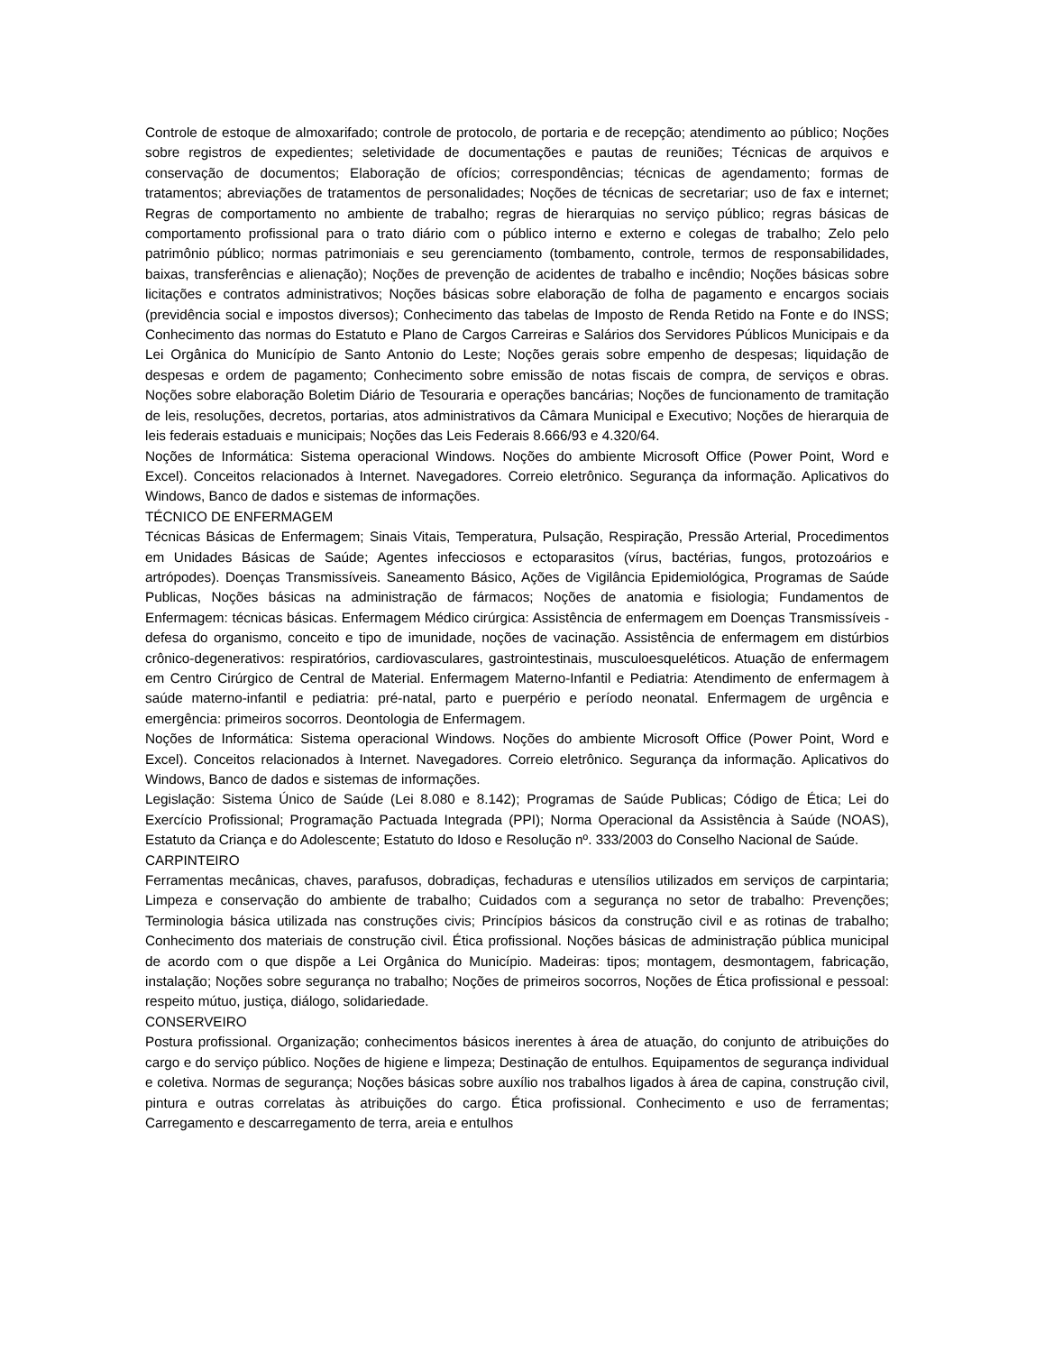Controle de estoque de almoxarifado; controle de protocolo, de portaria e de recepção; atendimento ao público; Noções sobre registros de expedientes; seletividade de documentações e pautas de reuniões; Técnicas de arquivos e conservação de documentos; Elaboração de ofícios; correspondências; técnicas de agendamento; formas de tratamentos; abreviações de tratamentos de personalidades; Noções de técnicas de secretariar; uso de fax e internet; Regras de comportamento no ambiente de trabalho; regras de hierarquias no serviço público; regras básicas de comportamento profissional para o trato diário com o público interno e externo e colegas de trabalho; Zelo pelo patrimônio público; normas patrimoniais e seu gerenciamento (tombamento, controle, termos de responsabilidades, baixas, transferências e alienação); Noções de prevenção de acidentes de trabalho e incêndio; Noções básicas sobre licitações e contratos administrativos; Noções básicas sobre elaboração de folha de pagamento e encargos sociais (previdência social e impostos diversos); Conhecimento das tabelas de Imposto de Renda Retido na Fonte e do INSS; Conhecimento das normas do Estatuto e Plano de Cargos Carreiras e Salários dos Servidores Públicos Municipais e da Lei Orgânica do Município de Santo Antonio do Leste; Noções gerais sobre empenho de despesas; liquidação de despesas e ordem de pagamento; Conhecimento sobre emissão de notas fiscais de compra, de serviços e obras. Noções sobre elaboração Boletim Diário de Tesouraria e operações bancárias; Noções de funcionamento de tramitação de leis, resoluções, decretos, portarias, atos administrativos da Câmara Municipal e Executivo; Noções de hierarquia de leis federais estaduais e municipais; Noções das Leis Federais 8.666/93 e 4.320/64.
Noções de Informática: Sistema operacional Windows. Noções do ambiente Microsoft Office (Power Point, Word e Excel). Conceitos relacionados à Internet. Navegadores. Correio eletrônico. Segurança da informação. Aplicativos do Windows, Banco de dados e sistemas de informações.
TÉCNICO DE ENFERMAGEM
Técnicas Básicas de Enfermagem; Sinais Vitais, Temperatura, Pulsação, Respiração, Pressão Arterial, Procedimentos em Unidades Básicas de Saúde; Agentes infecciosos e ectoparasitos (vírus, bactérias, fungos, protozoários e artrópodes). Doenças Transmissíveis. Saneamento Básico, Ações de Vigilância Epidemiológica, Programas de Saúde Publicas, Noções básicas na administração de fármacos; Noções de anatomia e fisiologia; Fundamentos de Enfermagem: técnicas básicas. Enfermagem Médico cirúrgica: Assistência de enfermagem em Doenças Transmissíveis - defesa do organismo, conceito e tipo de imunidade, noções de vacinação. Assistência de enfermagem em distúrbios crônico-degenerativos: respiratórios, cardiovasculares, gastrointestinais, musculoesqueléticos. Atuação de enfermagem em Centro Cirúrgico de Central de Material. Enfermagem Materno-Infantil e Pediatria: Atendimento de enfermagem à saúde materno-infantil e pediatria: pré-natal, parto e puerpério e período neonatal. Enfermagem de urgência e emergência: primeiros socorros. Deontologia de Enfermagem.
Noções de Informática: Sistema operacional Windows. Noções do ambiente Microsoft Office (Power Point, Word e Excel). Conceitos relacionados à Internet. Navegadores. Correio eletrônico. Segurança da informação. Aplicativos do Windows, Banco de dados e sistemas de informações.
Legislação: Sistema Único de Saúde (Lei 8.080 e 8.142); Programas de Saúde Publicas; Código de Ética; Lei do Exercício Profissional; Programação Pactuada Integrada (PPI); Norma Operacional da Assistência à Saúde (NOAS), Estatuto da Criança e do Adolescente; Estatuto do Idoso e Resolução nº. 333/2003 do Conselho Nacional de Saúde.
CARPINTEIRO
Ferramentas mecânicas, chaves, parafusos, dobradiças, fechaduras e utensílios utilizados em serviços de carpintaria; Limpeza e conservação do ambiente de trabalho; Cuidados com a segurança no setor de trabalho: Prevenções; Terminologia básica utilizada nas construções civis; Princípios básicos da construção civil e as rotinas de trabalho; Conhecimento dos materiais de construção civil. Ética profissional. Noções básicas de administração pública municipal de acordo com o que dispõe a Lei Orgânica do Município. Madeiras: tipos; montagem, desmontagem, fabricação, instalação; Noções sobre segurança no trabalho; Noções de primeiros socorros, Noções de Ética profissional e pessoal: respeito mútuo, justiça, diálogo, solidariedade.
CONSERVEIRO
Postura profissional. Organização; conhecimentos básicos inerentes à área de atuação, do conjunto de atribuições do cargo e do serviço público. Noções de higiene e limpeza; Destinação de entulhos. Equipamentos de segurança individual e coletiva. Normas de segurança; Noções básicas sobre auxílio nos trabalhos ligados à área de capina, construção civil, pintura e outras correlatas às atribuições do cargo. Ética profissional. Conhecimento e uso de ferramentas; Carregamento e descarregamento de terra, areia e entulhos